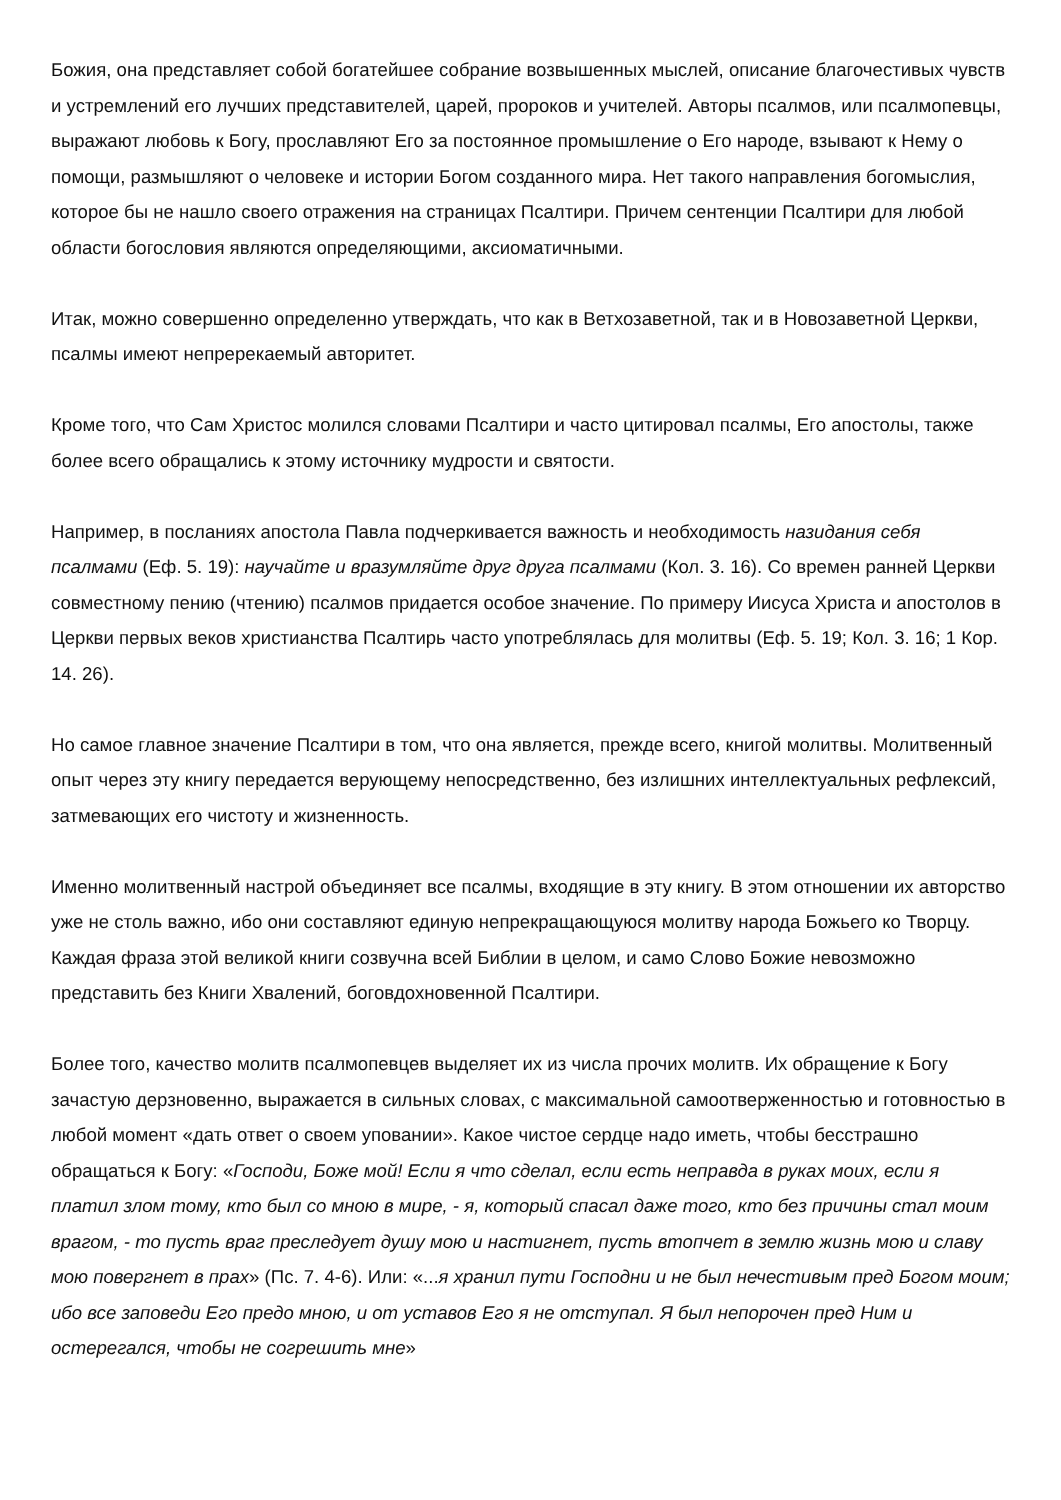Божия, она представляет собой богатейшее собрание возвышенных мыслей, описание благочестивых чувств и устремлений его лучших представителей, царей, пророков и учителей. Авторы псалмов, или псалмопевцы, выражают любовь к Богу, прославляют Его за постоянное промышление о Его народе, взывают к Нему о помощи, размышляют о человеке и истории Богом созданного мира. Нет такого направления богомыслия, которое бы не нашло своего отражения на страницах Псалтири. Причем сентенции Псалтири для любой области богословия являются определяющими, аксиоматичными.
Итак, можно совершенно определенно утверждать, что как в Ветхозаветной, так и в Новозаветной Церкви, псалмы имеют непререкаемый авторитет.
Кроме того, что Сам Христос молился словами Псалтири и часто цитировал псалмы, Его апостолы, также более всего обращались к этому источнику мудрости и святости.
Например, в посланиях апостола Павла подчеркивается важность и необходимость назидания себя псалмами (Еф. 5. 19): научайте и вразумляйте друг друга псалмами (Кол. 3. 16). Со времен ранней Церкви совместному пению (чтению) псалмов придается особое значение. По примеру Иисуса Христа и апостолов в Церкви первых веков христианства Псалтирь часто употреблялась для молитвы (Еф. 5. 19; Кол. 3. 16; 1 Кор. 14. 26).
Но самое главное значение Псалтири в том, что она является, прежде всего, книгой молитвы. Молитвенный опыт через эту книгу передается верующему непосредственно, без излишних интеллектуальных рефлексий, затмевающих его чистоту и жизненность.
Именно молитвенный настрой объединяет все псалмы, входящие в эту книгу. В этом отношении их авторство уже не столь важно, ибо они составляют единую непрекращающуюся молитву народа Божьего ко Творцу. Каждая фраза этой великой книги созвучна всей Библии в целом, и само Слово Божие невозможно представить без Книги Хвалений, боговдохновенной Псалтири.
Более того, качество молитв псалмопевцев выделяет их из числа прочих молитв. Их обращение к Богу зачастую дерзновенно, выражается в сильных словах, с максимальной самоотверженностью и готовностью в любой момент «дать ответ о своем уповании». Какое чистое сердце надо иметь, чтобы бесстрашно обращаться к Богу: «Господи, Боже мой! Если я что сделал, если есть неправда в руках моих, если я платил злом тому, кто был со мною в мире, - я, который спасал даже того, кто без причины стал моим врагом, - то пусть враг преследует душу мою и настигнет, пусть втопчет в землю жизнь мою и славу мою повергнет в прах» (Пс. 7. 4-6). Или: «...я хранил пути Господни и не был нечестивым пред Богом моим; ибо все заповеди Его предо мною, и от уставов Его я не отступал. Я был непорочен пред Ним и остерегался, чтобы не согрешить мне»